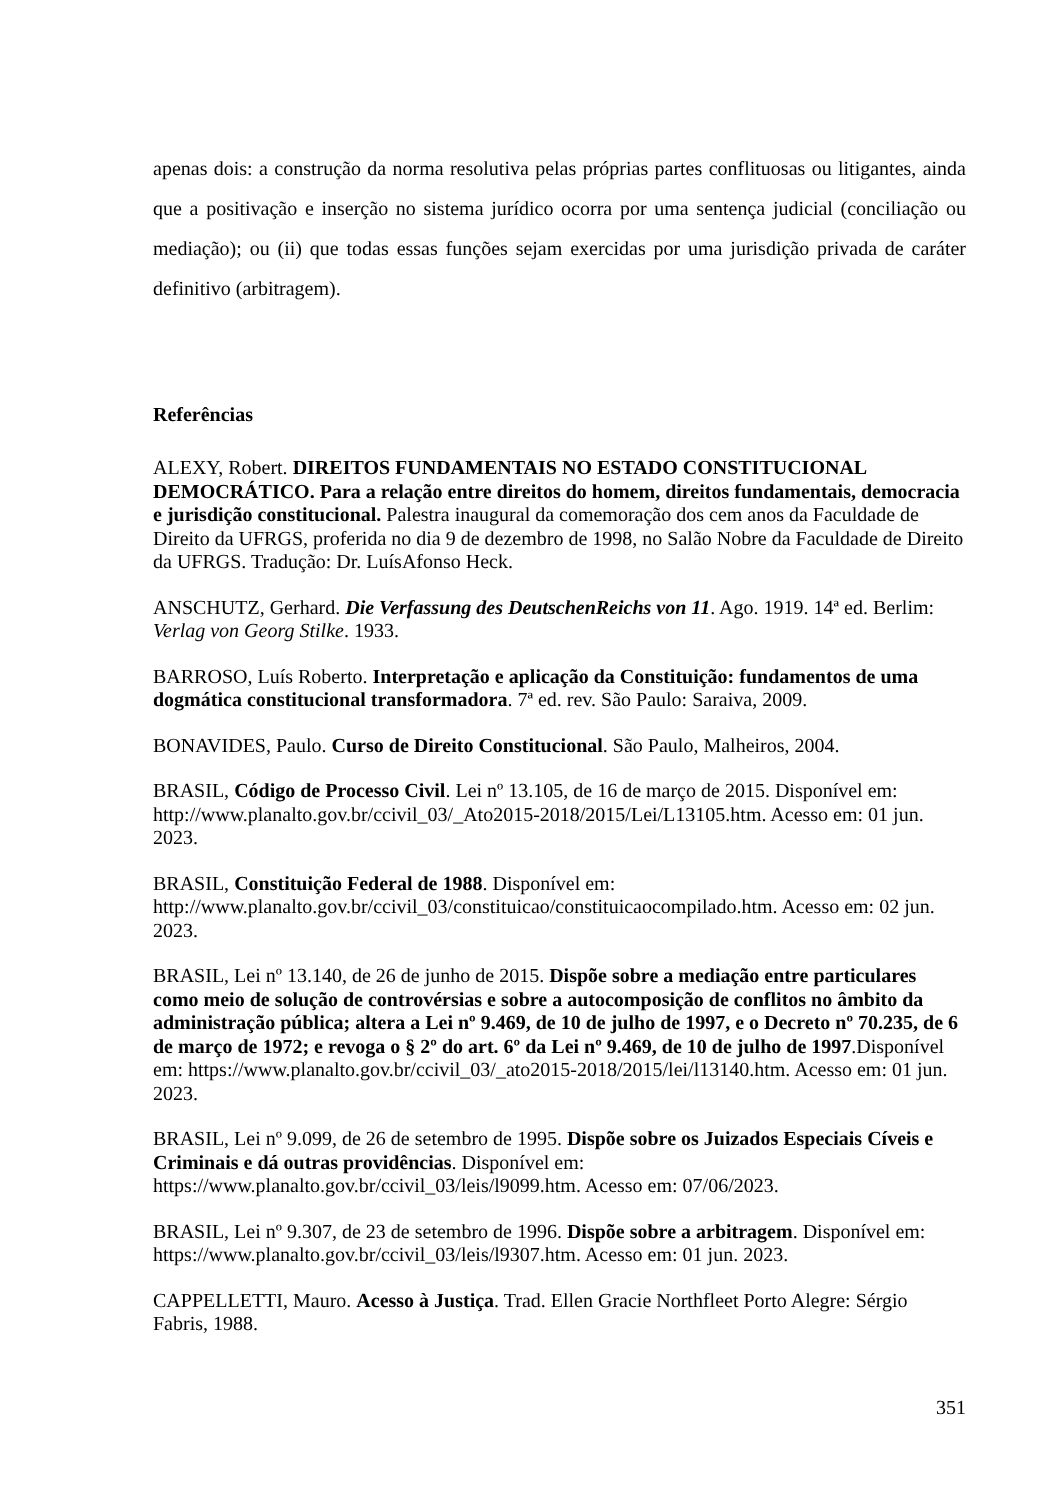apenas dois: a construção da norma resolutiva pelas próprias partes conflituosas ou litigantes, ainda que a positivação e inserção no sistema jurídico ocorra por uma sentença judicial (conciliação ou mediação); ou (ii) que todas essas funções sejam exercidas por uma jurisdição privada de caráter definitivo (arbitragem).
Referências
ALEXY, Robert. DIREITOS FUNDAMENTAIS NO ESTADO CONSTITUCIONAL DEMOCRÁTICO. Para a relação entre direitos do homem, direitos fundamentais, democracia e jurisdição constitucional. Palestra inaugural da comemoração dos cem anos da Faculdade de Direito da UFRGS, proferida no dia 9 de dezembro de 1998, no Salão Nobre da Faculdade de Direito da UFRGS. Tradução: Dr. LuísAfonso Heck.
ANSCHUTZ, Gerhard. Die Verfassung des DeutschenReichs von 11. Ago. 1919. 14ª ed. Berlim: Verlag von Georg Stilke. 1933.
BARROSO, Luís Roberto. Interpretação e aplicação da Constituição: fundamentos de uma dogmática constitucional transformadora. 7ª ed. rev. São Paulo: Saraiva, 2009.
BONAVIDES, Paulo. Curso de Direito Constitucional. São Paulo, Malheiros, 2004.
BRASIL, Código de Processo Civil. Lei nº 13.105, de 16 de março de 2015. Disponível em: http://www.planalto.gov.br/ccivil_03/_Ato2015-2018/2015/Lei/L13105.htm. Acesso em: 01 jun. 2023.
BRASIL, Constituição Federal de 1988. Disponível em: http://www.planalto.gov.br/ccivil_03/constituicao/constituicaocompilado.htm. Acesso em: 02 jun. 2023.
BRASIL, Lei nº 13.140, de 26 de junho de 2015. Dispõe sobre a mediação entre particulares como meio de solução de controvérsias e sobre a autocomposição de conflitos no âmbito da administração pública; altera a Lei nº 9.469, de 10 de julho de 1997, e o Decreto nº 70.235, de 6 de março de 1972; e revoga o § 2º do art. 6º da Lei nº 9.469, de 10 de julho de 1997.Disponível em: https://www.planalto.gov.br/ccivil_03/_ato2015-2018/2015/lei/l13140.htm. Acesso em: 01 jun. 2023.
BRASIL, Lei nº 9.099, de 26 de setembro de 1995. Dispõe sobre os Juizados Especiais Cíveis e Criminais e dá outras providências. Disponível em: https://www.planalto.gov.br/ccivil_03/leis/l9099.htm. Acesso em: 07/06/2023.
BRASIL, Lei nº 9.307, de 23 de setembro de 1996. Dispõe sobre a arbitragem. Disponível em: https://www.planalto.gov.br/ccivil_03/leis/l9307.htm. Acesso em: 01 jun. 2023.
CAPPELLETTI, Mauro. Acesso à Justiça. Trad. Ellen Gracie Northfleet Porto Alegre: Sérgio Fabris, 1988.
351